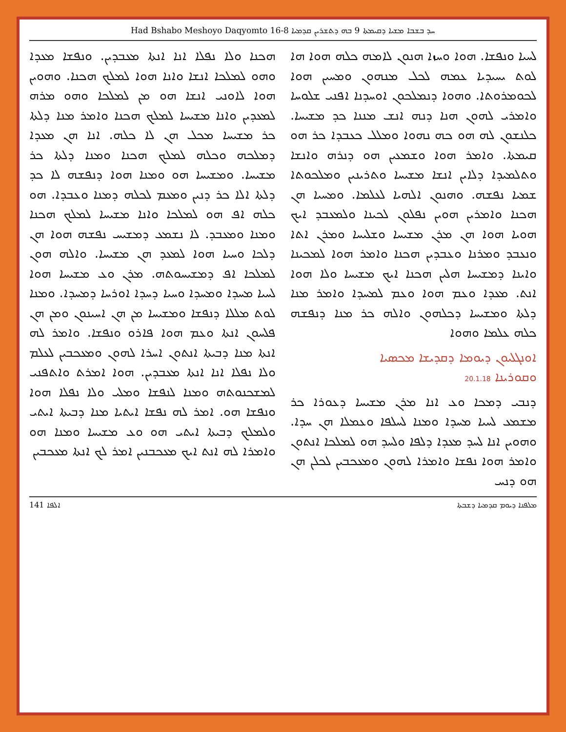Had Bshabo Meshoyo Daqyomto 16-8 ܚܕ ܒܫܒܐ ܡܫܝܐ ܕܩܝܡܬܐ 9 ܒܗ ܕܬܫܪܝܢ ܩܕܡܝܐ
ܠܚܝܐ ܘܢܦܫܐ. ܗܘܐ ܘܚܙܐ ܗܢܘܢ ܠܐܡܗ ܟܠܗ ܗܘܐ ܗܐ ܠܘܬ ܝܚܝܕܝܐ ܥܡܗ ܠܟܠ ܡܢܗܘܢ ܘܡܚܝܢ ܗܘܐ ܠܟܘܡܪܘܬܐ. ܘܗܘܐ ܕܢܡܠܟܘܢ ܐܘܚܕܢܐ ܐܦܢܝ ܫܠܘܚܐ ܘܐܡܪܝ ܠܗܘܢ ܗܢܐ ܕܢܗ ܐܢܫ ܡܢܢܐ ܟܕ ܡܫܝܚܐ. ܟܠܢܫܘܢ ܠܗ ܗܘ ܟܗ ܢܗܘܐ ܘܡܠܠ ܟܥܒܕܐ ܟܪ ܗܘ ܩܝܡܬܐ. ܘܐܡܪ ܗܘܐ ܘܫܡܥܝܢ ܗܘ ܕܢܪܗ ܘܐܢܫܐ ܘܬܠܡܝܕܐ ܕܠܐܝܢ ܐܢܫܐ ܡܫܝܚܐ ܘܬܪܝܢܝܢ ܘܡܠܟܘܬܐ ܫܡܝܐ ܢܦܫܗ. ܘܗܢܘܢ ܐܠܗܝܐ ܠܥܠܡܐ. ܘܡܚܝܐ ܗܢ ܗܟܢܐ ܘܐܡܪܝܢ ܗܘܝܢ ܢܦܠܘܢ ܠܟܝܢܐ ܘܠܡܥܒܕ ܐܝܟ ܗܘܝܐ ܗܘܐ ܗܢ ܡܪܢ ܡܫܝܚܐ ܘܫܠܝܚܐ ܘܡܪܢ ܐܬܐ ܘܢܥܒܕ ܘܡܪܢܐ ܘܥܒܕܝܢ ܗܟܢܐ ܘܐܡܪ ܗܘܐ ܠܡܟܝܢܐ ܘܐܝܢܐ ܕܡܫܝܚܐ ܗܠܝܢ ܗܟܢܐ ܐܝܟ ܡܫܝܚܐ ܘܠܐ ܗܘܐ ܐܢܬ. ܡܥܕܐ ܘܥܡ ܗܘܐ ܘܥܡ ܠܡܚܕܐ ܘܐܡܪ ܡܢܐ ܕܠܬܐ ܘܡܫܝܚܐ ܕܟܠܗܘܢ ܘܐܠܗ ܟܪ ܡܢܐ ܕܢܦܫܗ ܟܠܗ ܥܠܡܐ ܘܗܘܐ
ܐܘܢܓܠܝܘܢ ܕܝܘܡܐ ܕܩܕܝܫܐ ܡܟܣܝܐ
ܘܩܘܪܝܢܐ 20.1.18
ܕܢܒܝ ܕܡܟܐ ܘܥ ܐܢܐ ܡܪܢ ܡܫܝܚܐ ܕܥܘܪܐ ܟܪ ܡܫܡܥ ܠܚܝܐ ܡܚܕܐ ܘܡܢܐ ܠܚܠܦܐ ܘܥܡܠܐ ܗܢ ܚܕܐ. ܘܗܘܝܢ ܐܢܐ ܠܚܕ ܡܥܕܐ ܕܠܦܐ ܘܠܚܕ ܗܘ ܠܡܠܟܐ ܐܢܬܘܢ ܘܐܡܪ ܗܘܐ ܢܦܫܐ ܘܐܡܪܐ ܠܗܘܢ ܘܡܥܟܒܝܢ ܠܟܠܢ ܗܢ ܗܘ ܕܢܚ
ܗܟܢܐ ܘܠܐ ܢܦܠܐ ܐܢܐ ܐܢܬܐ ܡܥܒܕܝܢ. ܘܢܦܫܐ ܡܥܕܐ ܘܗܘ ܠܡܠܟܐ ܐܢܫܐ ܘܐܢܐ ܗܘܐ ܠܡܠܟ ܗܟܢܐ. ܘܗܘܝܢ ܗܘܐ ܠܐܘܢܝ ܐܢܫܐ ܗܘ ܡܢ ܠܡܠܟܐ ܘܗܘ ܡܪܗ ܠܡܥܕܝܢ ܘܐܢܐ ܡܫܝܚܐ ܠܡܠܟ ܗܟܢܐ ܘܐܡܪ ܡܢܐ ܕܠܬܐ ܟܪ ܡܫܝܚܐ ܡܟܠ ܗܢ ܠܐ ܟܠܗ. ܐܢܐ ܗܢ ܡܥܕܐ ܕܡܠܟܗ ܘܟܠܗ ܠܡܠܟ ܗܟܢܐ ܘܡܢܐ ܕܠܬܐ ܟܪ ܡܫܝܚܐ. ܘܡܫܝܚܐ ܗܘ ܘܡܢܐ ܗܘܐ ܕܢܦܫܗ ܠܐ ܟܕ ܕܠܬܐ ܐܠܐ ܟܪ ܕܢܝܢ ܘܡܥܡ ܠܟܠܗ ܕܡܢܐ ܘܥܒܕܐ. ܗܘ ܟܠܗ ܐܦ ܗܘ ܠܡܠܟܐ ܘܐܢܐ ܡܫܝܚܐ ܠܡܠܟ ܗܟܢܐ ܘܡܢܐ ܘܡܥܒܕ. ܠܐ ܢܫܡܥ ܕܡܫܝܚ ܢܦܫܗ ܗܘܐ ܗܢ ܕܠܟܐ ܘܚܝܐ ܗܘܐ ܠܡܥܕ ܗܢ ܡܫܝܚܐ. ܘܐܠܗ ܗܘܢ ܠܡܠܟܐ ܐܦ ܕܡܫܝܚܘܬܗ. ܡܪܢ ܘܥ ܡܫܝܚܐ ܗܘܐ ܠܚܝܐ ܡܚܕܐ ܘܡܚܕܐ ܘܚܝܐ ܕܚܕܐ ܐܘܪܚܐ ܕܡܚܕܐ. ܘܡܢܐ ܠܘܬ ܡܠܠܐ ܕܢܦܫܐ ܘܡܫܝܚܐ ܡܢ ܗܢ ܐܚܝܢܘܢ ܘܡܢ ܗܢ ܦܠܚܘܢ ܐܢܬܐ ܘܥܡ ܗܘܐ ܦܐܪܘ ܘܢܦܫܐ. ܘܐܡܪ ܠܗ ܐܢܬܐ ܡܢܐ ܕܒܝܬܐ ܐܢܬܘܢ ܐܚܪܐ ܠܗܘܢ ܘܡܥܟܒܝܢ ܠܥܠܡ ܘܠܐ ܢܦܠܐ ܐܢܐ ܐܢܬܐ ܡܥܒܕܝܢ. ܗܘܐ ܐܡܪܬ ܘܐܬܦܢܝ ܠܡܫܟܢܘܬܗ ܘܡܢܐ ܠܢܦܫܐ ܘܡܠܝ ܘܠܐ ܢܦܠܐ ܗܘܐ ܘܢܦܫܐ ܗܘ. ܐܡܪ ܠܗ ܢܦܫܐ ܐܝܬܝܐ ܡܢܐ ܕܒܝܬܐ ܐܝܬܝ ܘܠܡܠܟ ܕܒܝܬܐ ܐܝܬܝ ܗܘ ܘܥ ܡܫܝܚܐ ܘܡܢܐ ܗܘ ܘܐܡܪܐ ܠܗ ܐܢܬ ܐܝܟ ܡܥܟܒܢܝܢ ܐܡܪ ܠܟ ܐܢܬܐ ܡܥܟܒܝܢ
ܐܠܦܐ 141 ܡܠܦܢܐ ܕܝܘܡ ܩܕܡܝܐ ܕܫܒܬܐ